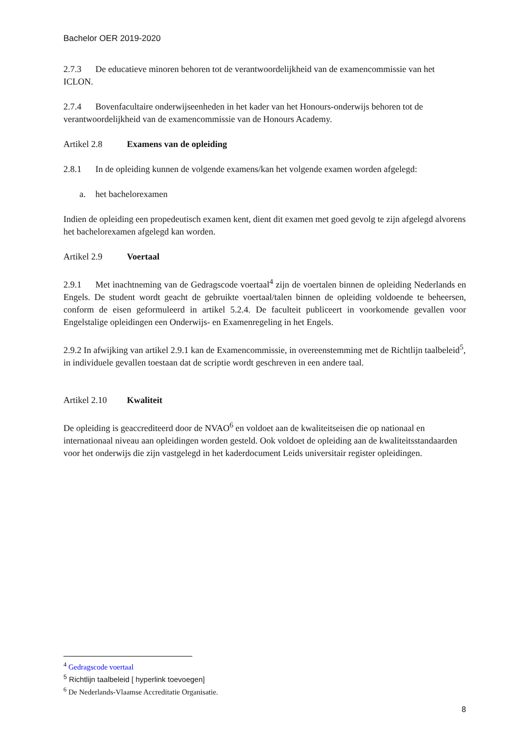Bachelor OER 2019-2020
2.7.3 De educatieve minoren behoren tot de verantwoordelijkheid van de examencommissie van het ICLON.
2.7.4 Bovenfacultaire onderwijseenheden in het kader van het Honours-onderwijs behoren tot de verantwoordelijkheid van de examencommissie van de Honours Academy.
Artikel 2.8 Examens van de opleiding
2.8.1 In de opleiding kunnen de volgende examens/kan het volgende examen worden afgelegd:
a. het bachelorexamen
Indien de opleiding een propedeutisch examen kent, dient dit examen met goed gevolg te zijn afgelegd alvorens het bachelorexamen afgelegd kan worden.
Artikel 2.9 Voertaal
2.9.1 Met inachtneming van de Gedragscode voertaal<sup>4</sup> zijn de voertalen binnen de opleiding Nederlands en Engels. De student wordt geacht de gebruikte voertaal/talen binnen de opleiding voldoende te beheersen, conform de eisen geformuleerd in artikel 5.2.4. De faculteit publiceert in voorkomende gevallen voor Engelstalige opleidingen een Onderwijs- en Examenregeling in het Engels.
2.9.2 In afwijking van artikel 2.9.1 kan de Examencommissie, in overeenstemming met de Richtlijn taalbeleid<sup>5</sup>, in individuele gevallen toestaan dat de scriptie wordt geschreven in een andere taal.
Artikel 2.10 Kwaliteit
De opleiding is geaccrediteerd door de NVAO<sup>6</sup> en voldoet aan de kwaliteitseisen die op nationaal en internationaal niveau aan opleidingen worden gesteld. Ook voldoet de opleiding aan de kwaliteitsstandaarden voor het onderwijs die zijn vastgelegd in het kaderdocument Leids universitair register opleidingen.
<sup>4</sup> Gedragscode voertaal
<sup>5</sup> Richtlijn taalbeleid [ hyperlink toevoegen]
<sup>6</sup> De Nederlands-Vlaamse Accreditatie Organisatie.
8